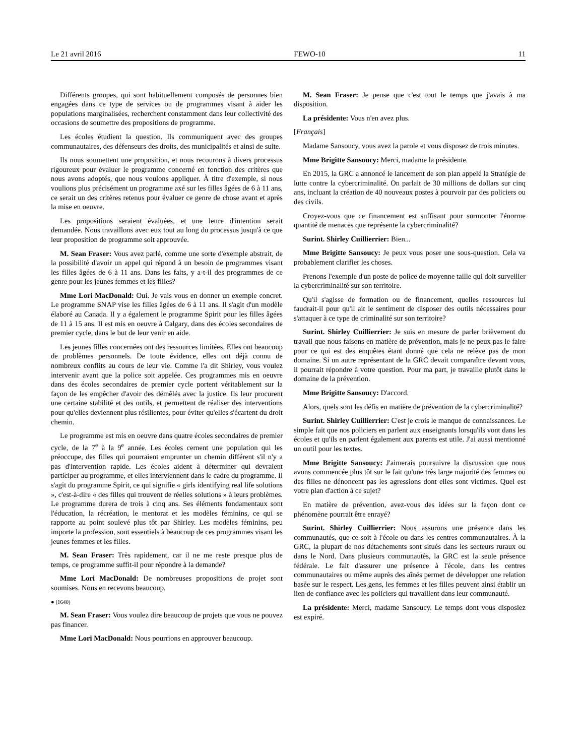Le 21 avril 2016 FEWO-10 11
Différents groupes, qui sont habituellement composés de personnes bien engagées dans ce type de services ou de programmes visant à aider les populations marginalisées, recherchent constamment dans leur collectivité des occasions de soumettre des propositions de programme.
Les écoles étudient la question. Ils communiquent avec des groupes communautaires, des défenseurs des droits, des municipalités et ainsi de suite.
Ils nous soumettent une proposition, et nous recourons à divers processus rigoureux pour évaluer le programme concerné en fonction des critères que nous avons adoptés, que nous voulons appliquer. À titre d'exemple, si nous voulions plus précisément un programme axé sur les filles âgées de 6 à 11 ans, ce serait un des critères retenus pour évaluer ce genre de chose avant et après la mise en oeuvre.
Les propositions seraient évaluées, et une lettre d'intention serait demandée. Nous travaillons avec eux tout au long du processus jusqu'à ce que leur proposition de programme soit approuvée.
M. Sean Fraser: Vous avez parlé, comme une sorte d'exemple abstrait, de la possibilité d'avoir un appel qui répond à un besoin de programmes visant les filles âgées de 6 à 11 ans. Dans les faits, y a-t-il des programmes de ce genre pour les jeunes femmes et les filles?
Mme Lori MacDonald: Oui. Je vais vous en donner un exemple concret. Le programme SNAP vise les filles âgées de 6 à 11 ans. Il s'agit d'un modèle élaboré au Canada. Il y a également le programme Spirit pour les filles âgées de 11 à 15 ans. Il est mis en oeuvre à Calgary, dans des écoles secondaires de premier cycle, dans le but de leur venir en aide.
Les jeunes filles concernées ont des ressources limitées. Elles ont beaucoup de problèmes personnels. De toute évidence, elles ont déjà connu de nombreux conflits au cours de leur vie. Comme l'a dit Shirley, vous voulez intervenir avant que la police soit appelée. Ces programmes mis en oeuvre dans des écoles secondaires de premier cycle portent véritablement sur la façon de les empêcher d'avoir des démêlés avec la justice. Ils leur procurent une certaine stabilité et des outils, et permettent de réaliser des interventions pour qu'elles deviennent plus résilientes, pour éviter qu'elles s'écartent du droit chemin.
Le programme est mis en oeuvre dans quatre écoles secondaires de premier cycle, de la 7<sup>e</sup> à la 9<sup>e</sup> année. Les écoles cernent une population qui les préoccupe, des filles qui pourraient emprunter un chemin différent s'il n'y a pas d'intervention rapide. Les écoles aident à déterminer qui devraient participer au programme, et elles interviennent dans le cadre du programme. Il s'agit du programme Spirit, ce qui signifie « girls identifying real life solutions », c'est-à-dire « des filles qui trouvent de réelles solutions » à leurs problèmes. Le programme durera de trois à cinq ans. Ses éléments fondamentaux sont l'éducation, la récréation, le mentorat et les modèles féminins, ce qui se rapporte au point soulevé plus tôt par Shirley. Les modèles féminins, peu importe la profession, sont essentiels à beaucoup de ces programmes visant les jeunes femmes et les filles.
M. Sean Fraser: Très rapidement, car il ne me reste presque plus de temps, ce programme suffit-il pour répondre à la demande?
Mme Lori MacDonald: De nombreuses propositions de projet sont soumises. Nous en recevons beaucoup.
● (1640)
M. Sean Fraser: Vous voulez dire beaucoup de projets que vous ne pouvez pas financer.
Mme Lori MacDonald: Nous pourrions en approuver beaucoup.
M. Sean Fraser: Je pense que c'est tout le temps que j'avais à ma disposition.
La présidente: Vous n'en avez plus.
[Français]
Madame Sansoucy, vous avez la parole et vous disposez de trois minutes.
Mme Brigitte Sansoucy: Merci, madame la présidente.
En 2015, la GRC a annoncé le lancement de son plan appelé la Stratégie de lutte contre la cybercriminalité. On parlait de 30 millions de dollars sur cinq ans, incluant la création de 40 nouveaux postes à pourvoir par des policiers ou des civils.
Croyez-vous que ce financement est suffisant pour surmonter l'énorme quantité de menaces que représente la cybercriminalité?
Surint. Shirley Cuillierrier: Bien...
Mme Brigitte Sansoucy: Je peux vous poser une sous-question. Cela va probablement clarifier les choses.
Prenons l'exemple d'un poste de police de moyenne taille qui doit surveiller la cybercriminalité sur son territoire.
Qu'il s'agisse de formation ou de financement, quelles ressources lui faudrait-il pour qu'il ait le sentiment de disposer des outils nécessaires pour s'attaquer à ce type de criminalité sur son territoire?
Surint. Shirley Cuillierrier: Je suis en mesure de parler brièvement du travail que nous faisons en matière de prévention, mais je ne peux pas le faire pour ce qui est des enquêtes étant donné que cela ne relève pas de mon domaine. Si un autre représentant de la GRC devait comparaître devant vous, il pourrait répondre à votre question. Pour ma part, je travaille plutôt dans le domaine de la prévention.
Mme Brigitte Sansoucy: D'accord.
Alors, quels sont les défis en matière de prévention de la cybercriminalité?
Surint. Shirley Cuillierrier: C'est je crois le manque de connaissances. Le simple fait que nos policiers en parlent aux enseignants lorsqu'ils vont dans les écoles et qu'ils en parlent également aux parents est utile. J'ai aussi mentionné un outil pour les textes.
Mme Brigitte Sansoucy: J'aimerais poursuivre la discussion que nous avons commencée plus tôt sur le fait qu'une très large majorité des femmes ou des filles ne dénoncent pas les agressions dont elles sont victimes. Quel est votre plan d'action à ce sujet?
En matière de prévention, avez-vous des idées sur la façon dont ce phénomène pourrait être enrayé?
Surint. Shirley Cuillierrier: Nous assurons une présence dans les communautés, que ce soit à l'école ou dans les centres communautaires. À la GRC, la plupart de nos détachements sont situés dans les secteurs ruraux ou dans le Nord. Dans plusieurs communautés, la GRC est la seule présence fédérale. Le fait d'assurer une présence à l'école, dans les centres communautaires ou même auprès des aînés permet de développer une relation basée sur le respect. Les gens, les femmes et les filles peuvent ainsi établir un lien de confiance avec les policiers qui travaillent dans leur communauté.
La présidente: Merci, madame Sansoucy. Le temps dont vous disposiez est expiré.